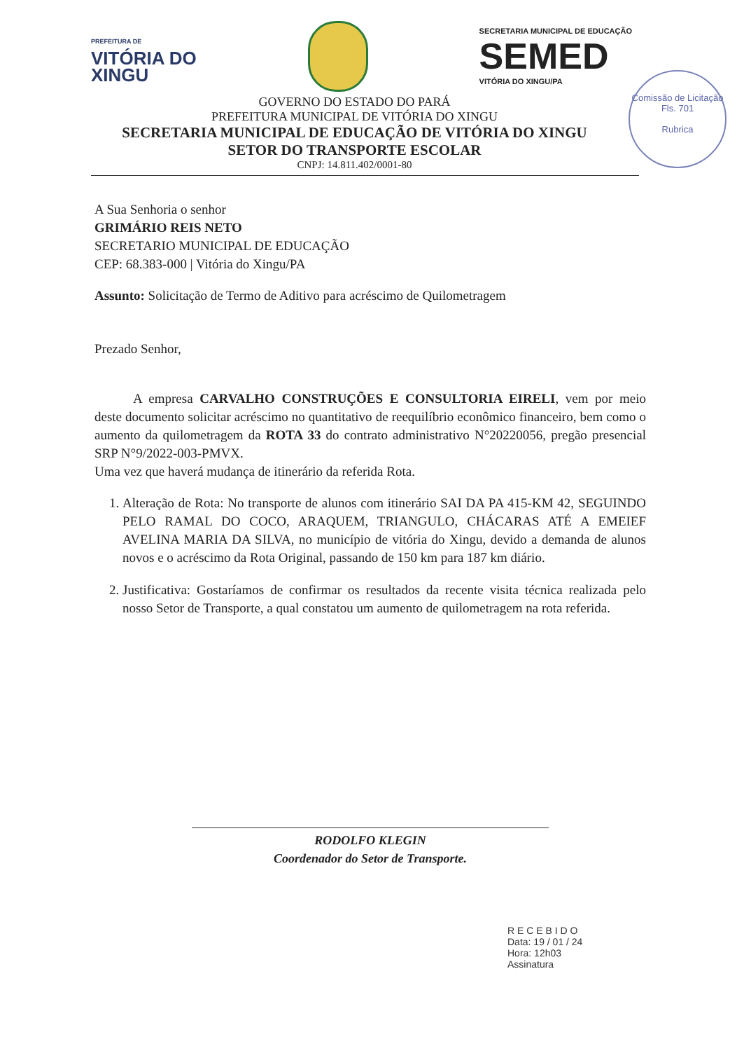PREFEITURA DE
VITÓRIA DO
XINGU
SECRETARIA MUNICIPAL DE EDUCAÇÃO
SEMED
VITÓRIA DO XINGU/PA
Comissão de Licitação
Fls. 701
Rubrica
GOVERNO DO ESTADO DO PARÁ
PREFEITURA MUNICIPAL DE VITÓRIA DO XINGU
SECRETARIA MUNICIPAL DE EDUCAÇÃO DE VITÓRIA DO XINGU
SETOR DO TRANSPORTE ESCOLAR
CNPJ: 14.811.402/0001-80
A Sua Senhoria o senhor
GRIMÁRIO REIS NETO
SECRETARIO MUNICIPAL DE EDUCAÇÃO
CEP: 68.383-000 | Vitória do Xingu/PA
Assunto: Solicitação de Termo de Aditivo para acréscimo de Quilometragem
Prezado Senhor,
A empresa CARVALHO CONSTRUÇÕES E CONSULTORIA EIRELI, vem por meio deste documento solicitar acréscimo no quantitativo de reequilíbrio econômico financeiro, bem como o aumento da quilometragem da ROTA 33 do contrato administrativo N°20220056, pregão presencial SRP N°9/2022-003-PMVX.
Uma vez que haverá mudança de itinerário da referida Rota.
1. Alteração de Rota: No transporte de alunos com itinerário SAI DA PA 415-KM 42, SEGUINDO PELO RAMAL DO COCO, ARAQUEM, TRIANGULO, CHÁCARAS ATÉ A EMEIEF AVELINA MARIA DA SILVA, no município de vitória do Xingu, devido a demanda de alunos novos e o acréscimo da Rota Original, passando de 150 km para 187 km diário.
2. Justificativa: Gostaríamos de confirmar os resultados da recente visita técnica realizada pelo nosso Setor de Transporte, a qual constatou um aumento de quilometragem na rota referida.
RODOLFO KLEGIN
Coordenador do Setor de Transporte.
R E C E B I D O
Data: 19 / 01 / 24
Hora: 12h03
Assinatura